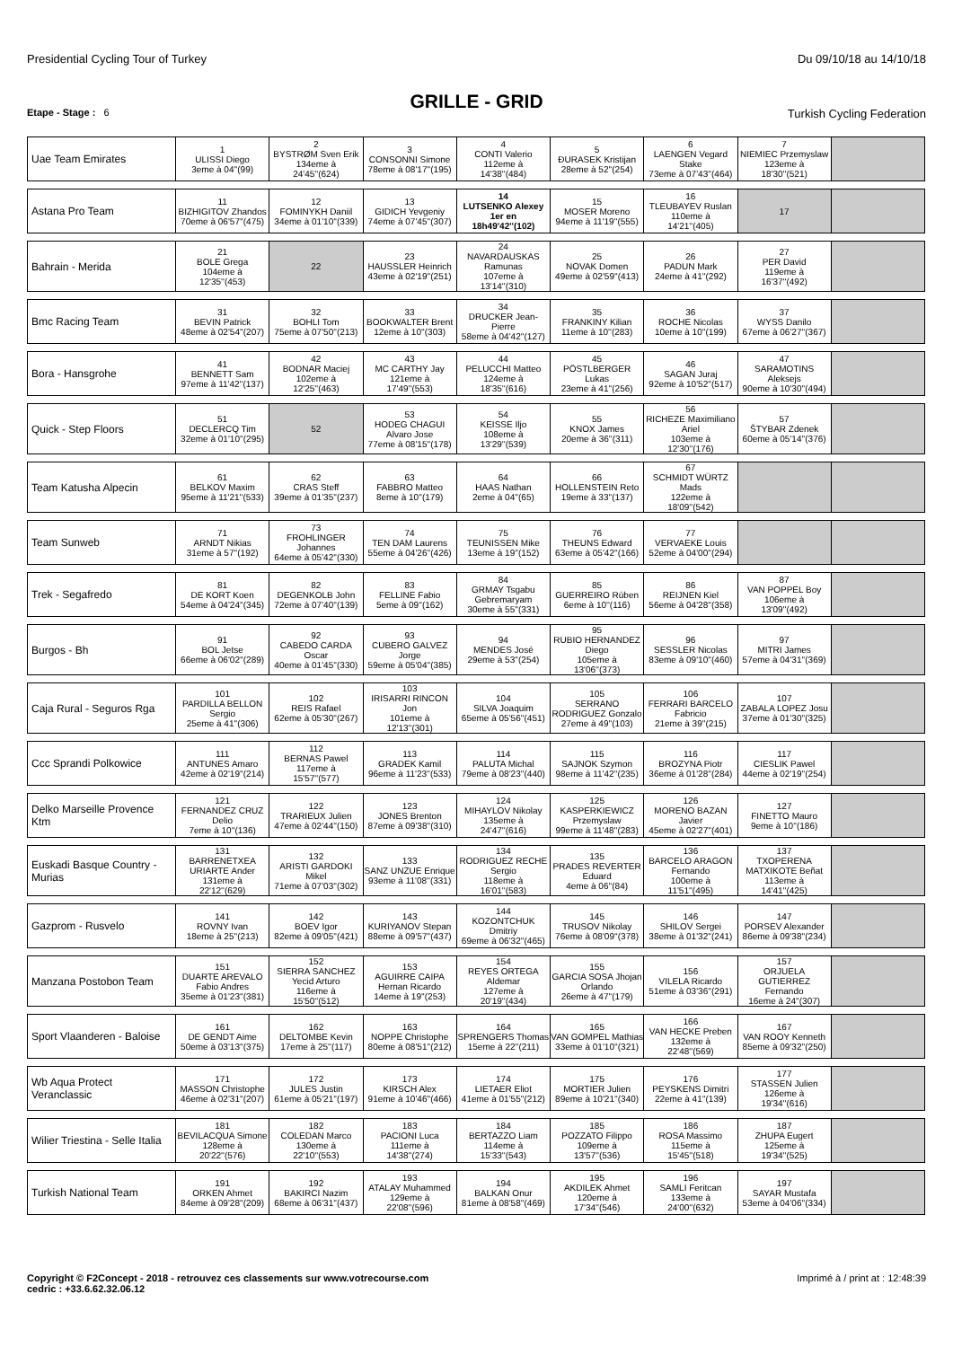Presidential Cycling Tour of Turkey Du 09/10/18 au 14/10/18
GRILLE - GRID
Etape - Stage : 6 Turkish Cycling Federation
| Uae Team Emirates | 1 ULISSI Diego 3eme à 04''(99) | 2 BYSTRØM Sven Erik 134eme à 24'45''(624) | 3 CONSONNI Simone 78eme à 08'17''(195) | 4 CONTI Valerio 112eme à 14'38''(484) | 5 ĐURASEK Kristijan 28eme à 52''(254) | 6 LAENGEN Vegard Stake 73eme à 07'43''(464) | 7 NIEMIEC Przemyslaw 123eme à 18'30''(521) | |
| Astana Pro Team | 11 BIZHIGITOV Zhandos 70eme à 06'57''(475) | 12 FOMINYKH Daniil 34eme à 01'10''(339) | 13 GIDICH Yevgeniy 74eme à 07'45''(307) | 14 LUTSENKO Alexey 1er en 18h49'42''(102) | 15 MOSER Moreno 94eme à 11'19''(555) | 16 TLEUBAYEV Ruslan 110eme à 14'21''(405) | 17 | |
| Bahrain - Merida | 21 BOLE Grega 104eme à 12'35''(453) | 22 | 23 HAUSSLER Heinrich 43eme à 02'19''(251) | 24 NAVARDAUSKAS Ramunas 107eme à 13'14''(310) | 25 NOVAK Domen 49eme à 02'59''(413) | 26 PADUN Mark 24eme à 41''(292) | 27 PER David 119eme à 16'37''(492) | |
| Bmc Racing Team | 31 BEVIN Patrick 48eme à 02'54''(207) | 32 BOHLI Tom 75eme à 07'50''(213) | 33 BOOKWALTER Brent 12eme à 10''(303) | 34 DRUCKER Jean-Pierre 58eme à 04'42''(127) | 35 FRANKINY Kilian 11eme à 10''(283) | 36 ROCHE Nicolas 10eme à 10''(199) | 37 WYSS Danilo 67eme à 06'27''(367) | |
| Bora - Hansgrohe | 41 BENNETT Sam 97eme à 11'42''(137) | 42 BODNAR Maciej 102eme à 12'25''(463) | 43 MC CARTHY Jay 121eme à 17'49''(553) | 44 PELUCCHI Matteo 124eme à 18'35''(616) | 45 PÖSTLBERGER Lukas 23eme à 41''(256) | 46 SAGAN Juraj 92eme à 10'52''(517) | 47 SARAMOTINS Aleksejs 90eme à 10'30''(494) | |
| Quick - Step Floors | 51 DECLERCQ Tim 32eme à 01'10''(295) | 52 | 53 HODEG CHAGUI Alvaro Jose 77eme à 08'15''(178) | 54 KEISSE Iljo 108eme à 13'29''(539) | 55 KNOX James 20eme à 36''(311) | 56 RICHEZE Maximiliano Ariel 103eme à 12'30''(176) | 57 ŠTYBAR Zdenek 60eme à 05'14''(376) | |
| Team Katusha Alpecin | 61 BELKOV Maxim 95eme à 11'21''(533) | 62 CRAS Steff 39eme à 01'35''(237) | 63 FABBRO Matteo 8eme à 10''(179) | 64 HAAS Nathan 2eme à 04''(65) | 66 HOLLENSTEIN Reto 19eme à 33''(137) | 67 SCHMIDT WÜRTZ Mads 122eme à 18'09''(542) | | |
| Team Sunweb | 71 ARNDT Nikias 31eme à 57''(192) | 73 FROHLINGER Johannes 64eme à 05'42''(330) | 74 TEN DAM Laurens 55eme à 04'26''(426) | 75 TEUNISSEN Mike 13eme à 19''(152) | 76 THEUNS Edward 63eme à 05'42''(166) | 77 VERVAEKE Louis 52eme à 04'00''(294) | | |
| Trek - Segafredo | 81 DE KORT Koen 54eme à 04'24''(345) | 82 DEGENKOLB John 72eme à 07'40''(139) | 83 FELLINE Fabio 5eme à 09''(162) | 84 GRMAY Tsgabu Gebremaryam 30eme à 55''(331) | 85 GUERREIRO Rúben 6eme à 10''(116) | 86 REIJNEN Kiel 56eme à 04'28''(358) | 87 VAN POPPEL Boy 106eme à 13'09''(492) | |
| Burgos - Bh | 91 BOL Jetse 66eme à 06'02''(289) | 92 CABEDO CARDA Oscar 40eme à 01'45''(330) | 93 CUBERO GALVEZ Jorge 59eme à 05'04''(385) | 94 MENDES José 29eme à 53''(254) | 95 RUBIO HERNANDEZ Diego 105eme à 13'06''(373) | 96 SESSLER Nicolas 83eme à 09'10''(460) | 97 MITRI James 57eme à 04'31''(369) | |
| Caja Rural - Seguros Rga | 101 PARDILLA BELLON Sergio 25eme à 41''(306) | 102 REIS Rafael 62eme à 05'30''(267) | 103 IRISARRI RINCON Jon 101eme à 12'13''(301) | 104 SILVA Joaquim 65eme à 05'56''(451) | 105 SERRANO RODRIGUEZ Gonzalo 27eme à 49''(103) | 106 FERRARI BARCELO Fabricio 21eme à 39''(215) | 107 ZABALA LOPEZ Josu 37eme à 01'30''(325) | |
| Ccc Sprandi Polkowice | 111 ANTUNES Amaro 42eme à 02'19''(214) | 112 BERNAS Pawel 117eme à 15'57''(577) | 113 GRADEK Kamil 96eme à 11'23''(533) | 114 PALUTA Michal 79eme à 08'23''(440) | 115 SAJNOK Szymon 98eme à 11'42''(235) | 116 BROZYNA Piotr 36eme à 01'28''(284) | 117 CIESLIK Pawel 44eme à 02'19''(254) | |
| Delko Marseille Provence Ktm | 121 FERNANDEZ CRUZ Delio 7eme à 10''(136) | 122 TRARIEUX Julien 47eme à 02'44''(150) | 123 JONES Brenton 87eme à 09'38''(310) | 124 MIHAYLOV Nikolay 135eme à 24'47''(616) | 125 KASPERKIEWICZ Przemyslaw 99eme à 11'48''(283) | 126 MORENO BAZAN Javier 45eme à 02'27''(401) | 127 FINETTO Mauro 9eme à 10''(186) | |
| Euskadi Basque Country - Murias | 131 BARRENETXEA URIARTE Ander 131eme à 22'12''(629) | 132 ARISTI GARDOKI Mikel 71eme à 07'03''(302) | 133 SANZ UNZUE Enrique 93eme à 11'08''(331) | 134 RODRIGUEZ RECHE Sergio 118eme à 16'01''(583) | 135 PRADES REVERTER Eduard 4eme à 06''(84) | 136 BARCELO ARAGON Fernando 100eme à 11'51''(495) | 137 TXOPERENA MATXIKOTE Beñat 113eme à 14'41''(425) | |
| Gazprom - Rusvelo | 141 ROVNY Ivan 18eme à 25''(213) | 142 BOEV Igor 82eme à 09'05''(421) | 143 KURIYANOV Stepan 88eme à 09'57''(437) | 144 KOZONTCHUK Dmitriy 69eme à 06'32''(465) | 145 TRUSOV Nikolay 76eme à 08'09''(378) | 146 SHILOV Sergei 38eme à 01'32''(241) | 147 PORSEV Alexander 86eme à 09'38''(234) | |
| Manzana Postobon Team | 151 DUARTE AREVALO Fabio Andres 35eme à 01'23''(381) | 152 SIERRA SANCHEZ Yecid Arturo 116eme à 15'50''(512) | 153 AGUIRRE CAIPA Hernan Ricardo 14eme à 19''(253) | 154 REYES ORTEGA Aldemar 127eme à 20'19''(434) | 155 GARCIA SOSA Jhojan Orlando 26eme à 47''(179) | 156 VILELA Ricardo 51eme à 03'36''(291) | 157 ORJUELA GUTIERREZ Fernando 16eme à 24''(307) | |
| Sport Vlaanderen - Baloise | 161 DE GENDT Aime 50eme à 03'13''(375) | 162 DELTOMBE Kevin 17eme à 25''(117) | 163 NOPPE Christophe 80eme à 08'51''(212) | 164 SPRENGERS Thomas 15eme à 22''(211) | 165 VAN GOMPEL Mathias 33eme à 01'10''(321) | 166 VAN HECKE Preben 132eme à 22'48''(569) | 167 VAN ROOY Kenneth 85eme à 09'32''(250) | |
| Wb Aqua Protect Veranclassic | 171 MASSON Christophe 46eme à 02'31''(207) | 172 JULES Justin 61eme à 05'21''(197) | 173 KIRSCH Alex 91eme à 10'46''(466) | 174 LIETAER Eliot 41eme à 01'55''(212) | 175 MORTIER Julien 89eme à 10'21''(340) | 176 PEYSKENS Dimitri 22eme à 41''(139) | 177 STASSEN Julien 126eme à 19'34''(616) | |
| Wilier Triestina - Selle Italia | 181 BEVILACQUA Simone 128eme à 20'22''(576) | 182 COLEDAN Marco 130eme à 22'10''(553) | 183 PACIONI Luca 111eme à 14'38''(274) | 184 BERTAZZO Liam 114eme à 15'33''(543) | 185 POZZATO Filippo 109eme à 13'57''(536) | 186 ROSA Massimo 115eme à 15'45''(518) | 187 ZHUPA Eugert 125eme à 19'34''(525) | |
| Turkish National Team | 191 ORKEN Ahmet 84eme à 09'28''(209) | 192 BAKIRCI Nazim 68eme à 06'31''(437) | 193 ATALAY Muhammed 129eme à 22'08''(596) | 194 BALKAN Onur 81eme à 08'58''(469) | 195 AKDILEK Ahmet 120eme à 17'34''(546) | 196 SAMLI Feritcan 133eme à 24'00''(632) | 197 SAYAR Mustafa 53eme à 04'06''(334) | |
Copyright © F2Concept - 2018 - retrouvez ces classements sur www.votrecourse.com
cedric : +33.6.62.32.06.12 Imprimé à / print at : 12:48:39